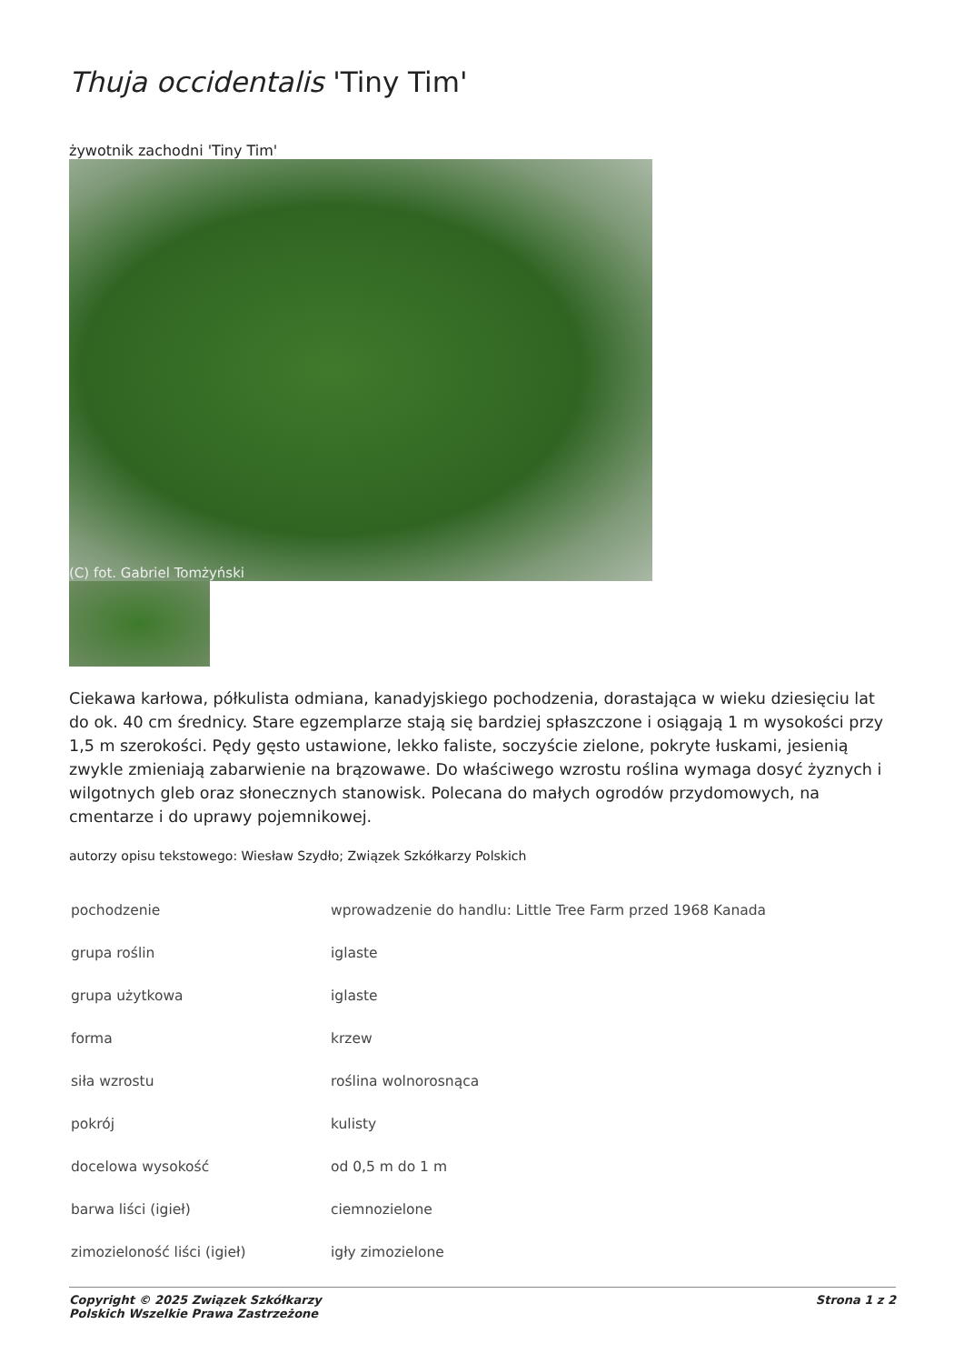Thuja occidentalis 'Tiny Tim'
żywotnik zachodni 'Tiny Tim'
(C) fot. Gabriel Tomżyński
Ciekawa karłowa, półkulista odmiana, kanadyjskiego pochodzenia, dorastająca w wieku dziesięciu lat do ok. 40 cm średnicy. Stare egzemplarze stają się bardziej spłaszczone i osiągają 1 m wysokości przy 1,5 m szerokości. Pędy gęsto ustawione, lekko faliste, soczyście zielone, pokryte łuskami, jesienią zwykle zmieniają zabarwienie na brązowawe. Do właściwego wzrostu roślina wymaga dosyć żyznych i wilgotnych gleb oraz słonecznych stanowisk. Polecana do małych ogrodów przydomowych, na cmentarze i do uprawy pojemnikowej.
autorzy opisu tekstowego: Wiesław Szydło; Związek Szkółkarzy Polskich
| pochodzenie | wprowadzenie do handlu: Little Tree Farm przed 1968 Kanada |
| grupa roślin | iglaste |
| grupa użytkowa | iglaste |
| forma | krzew |
| siła wzrostu | roślina wolnorosnąca |
| pokrój | kulisty |
| docelowa wysokość | od 0,5 m do 1 m |
| barwa liści (igieł) | ciemnozielone |
| zimozieloność liści (igieł) | igły zimozielone |
Copyright © 2025 Związek Szkółkarzy
Polskich Wszelkie Prawa Zastrzeżone
Strona 1 z 2